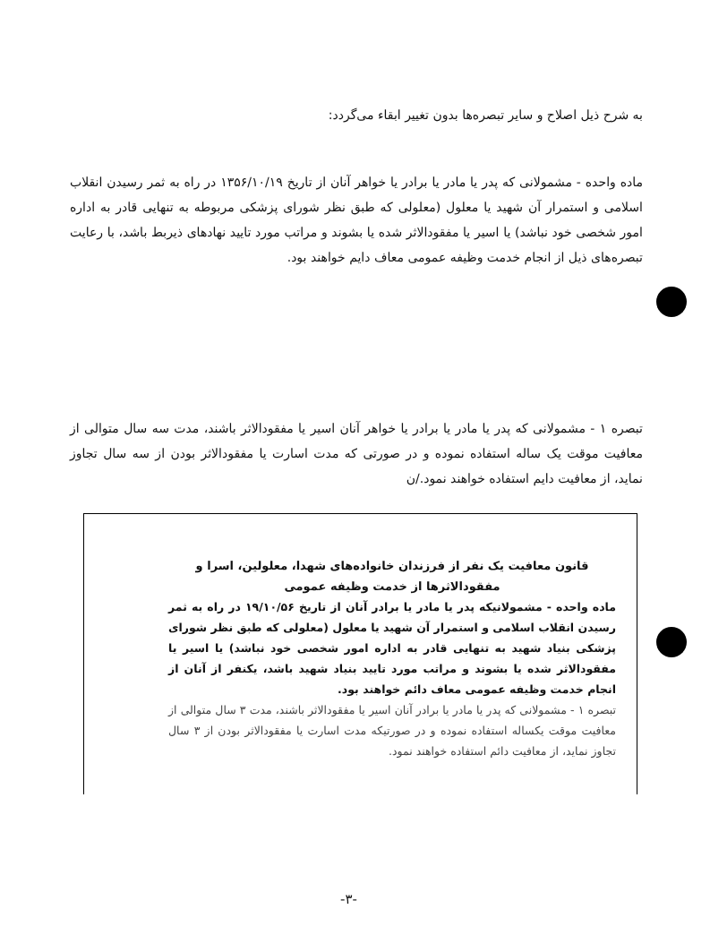به شرح ذیل اصلاح و سایر تبصره‌ها بدون تغییر ابقاء می‌گردد:
ماده واحده - مشمولانی که پدر یا مادر یا برادر یا خواهر آنان از تاریخ ۱۳۵۶/۱۰/۱۹ در راه به ثمر رسیدن انقلاب اسلامی و استمرار آن شهید یا معلول (معلولی که طبق نظر شورای پزشکی مربوطه به تنهایی قادر به اداره امور شخصی خود نباشد) یا اسیر یا مفقودالاثر شده یا بشوند و مراتب مورد تایید نهادهای ذیربط باشد، با رعایت تبصره‌های ذیل از انجام خدمت وظیفه عمومی معاف دایم خواهند بود.
تبصره ۱ - مشمولانی که پدر یا مادر یا برادر یا خواهر آنان اسیر یا مفقودالاثر باشند، مدت سه سال متوالی از معافیت موقت یک ساله استفاده نموده و در صورتی که مدت اسارت یا مفقودالاثر بودن از سه سال تجاوز نماید، از معافیت دایم استفاده خواهند نمود./ن
قانون معافیت یک نفر از فرزندان خانواده‌های شهدا، معلولین، اسرا و مفقودالاثرها از خدمت وظیفه عمومی
ماده واحده - مشمولانیکه پدر یا مادر یا برادر آنان از تاریخ ۱۹/۱۰/۵۶ در راه به ثمر رسیدن انقلاب اسلامی و استمرار آن شهید یا معلول (معلولی که طبق نظر شورای پزشکی بنیاد شهید به تنهایی قادر به اداره امور شخصی خود نباشد) یا اسیر یا مفقودالاثر شده یا بشوند و مراتب مورد تایید بنیاد شهید باشد، یکنفر از آنان از انجام خدمت وظیفه عمومی معاف دائم خواهند بود.
تبصره ۱ - مشمولانی که پدر یا مادر یا برادر آنان اسیر یا مفقودالاثر باشند، مدت ۳ سال متوالی از معافیت موقت یکساله استفاده نموده و در صورتیکه مدت اسارت یا مفقودالاثر بودن از ۳ سال تجاوز نماید، از معافیت دائم استفاده خواهند نمود.
-۳-